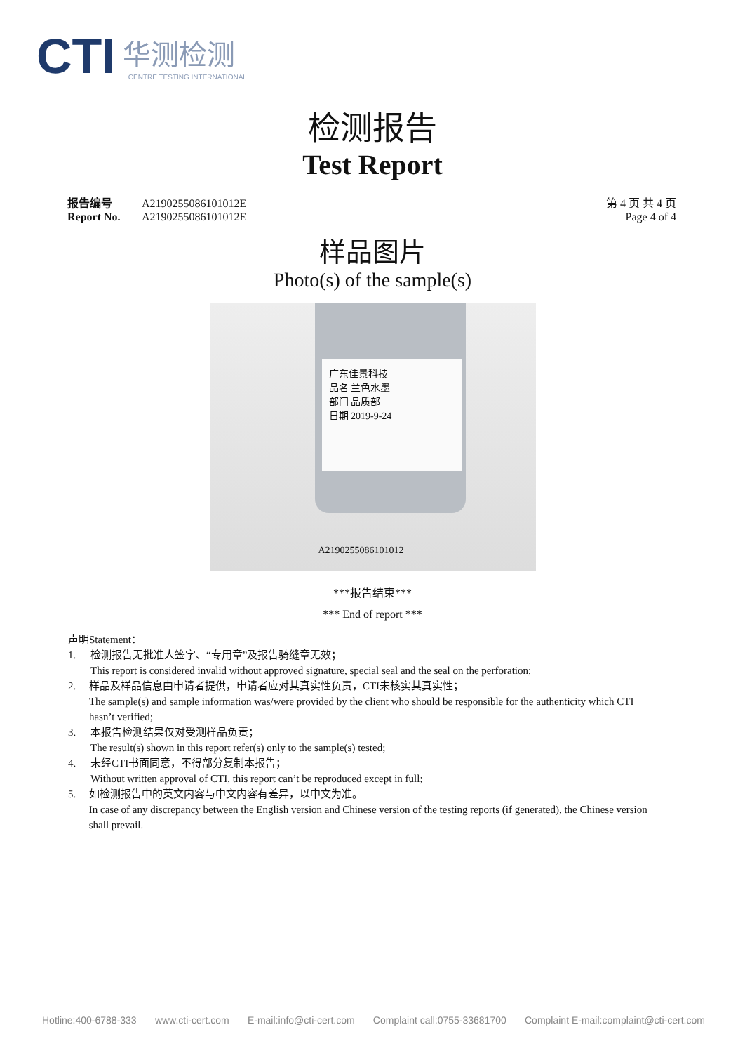CTI
华测检测
CENTRE TESTING INTERNATIONAL
检测报告
Test Report
报告编号 A2190255086101012E
Report No. A2190255086101012E
第 4 页 共 4 页
Page 4 of 4
样品图片
Photo(s) of the sample(s)
广东佳景科技
品名 兰色水墨
部门 品质部
日期 2019-9-24
A2190255086101012
***报告结束***
*** End of report ***
声明Statement：
1. 检测报告无批准人签字、“专用章”及报告骑缝章无效；
This report is considered invalid without approved signature, special seal and the seal on the perforation;
2. 样品及样品信息由申请者提供，申请者应对其真实性负责，CTI未核实其真实性；
The sample(s) and sample information was/were provided by the client who should be responsible for the authenticity which CTI hasn’t verified;
3. 本报告检测结果仅对受测样品负责；
The result(s) shown in this report refer(s) only to the sample(s) tested;
4. 未经CTI书面同意，不得部分复制本报告；
Without written approval of CTI, this report can’t be reproduced except in full;
5. 如检测报告中的英文内容与中文内容有差异，以中文为准。
In case of any discrepancy between the English version and Chinese version of the testing reports (if generated), the Chinese version shall prevail.
Hotline:400-6788-333 www.cti-cert.com E-mail:info@cti-cert.com Complaint call:0755-33681700 Complaint E-mail:complaint@cti-cert.com